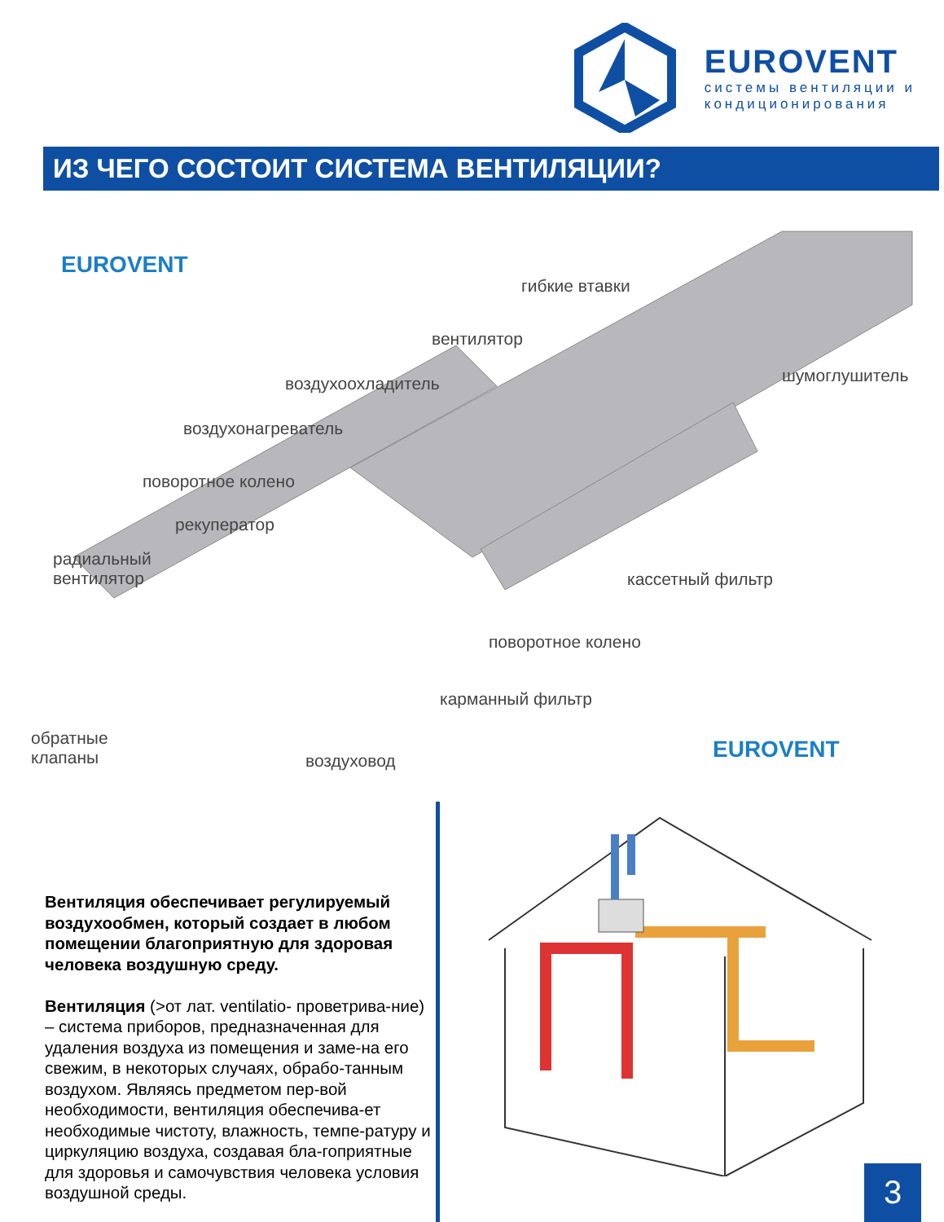EUROVENT
системы вентиляции и
кондиционирования
ИЗ ЧЕГО СОСТОИТ СИСТЕМА ВЕНТИЛЯЦИИ?
EUROVENT
гибкие втавки
вентилятор
шумоглушитель
воздухоохладитель
воздухонагреватель
поворотное колено
рекуператор
радиальный
вентилятор
кассетный фильтр
поворотное колено
карманный фильтр
обратные
клапаны
воздуховод EUROVENT
Вентиляция обеспечивает регулируемый воздухообмен, который создает в любом помещении благоприятную для здоровая человека воздушную среду.
Вентиляция (>от лат. ventilatio- проветрива-ние) – система приборов, предназначенная для удаления воздуха из помещения и заме-на его свежим, в некоторых случаях, обрабо-танным воздухом. Являясь предметом пер-вой необходимости, вентиляция обеспечива-ет необходимые чистоту, влажность, темпе-ратуру и циркуляцию воздуха, создавая бла-гоприятные для здоровья и самочувствия человека условия воздушной среды.
3